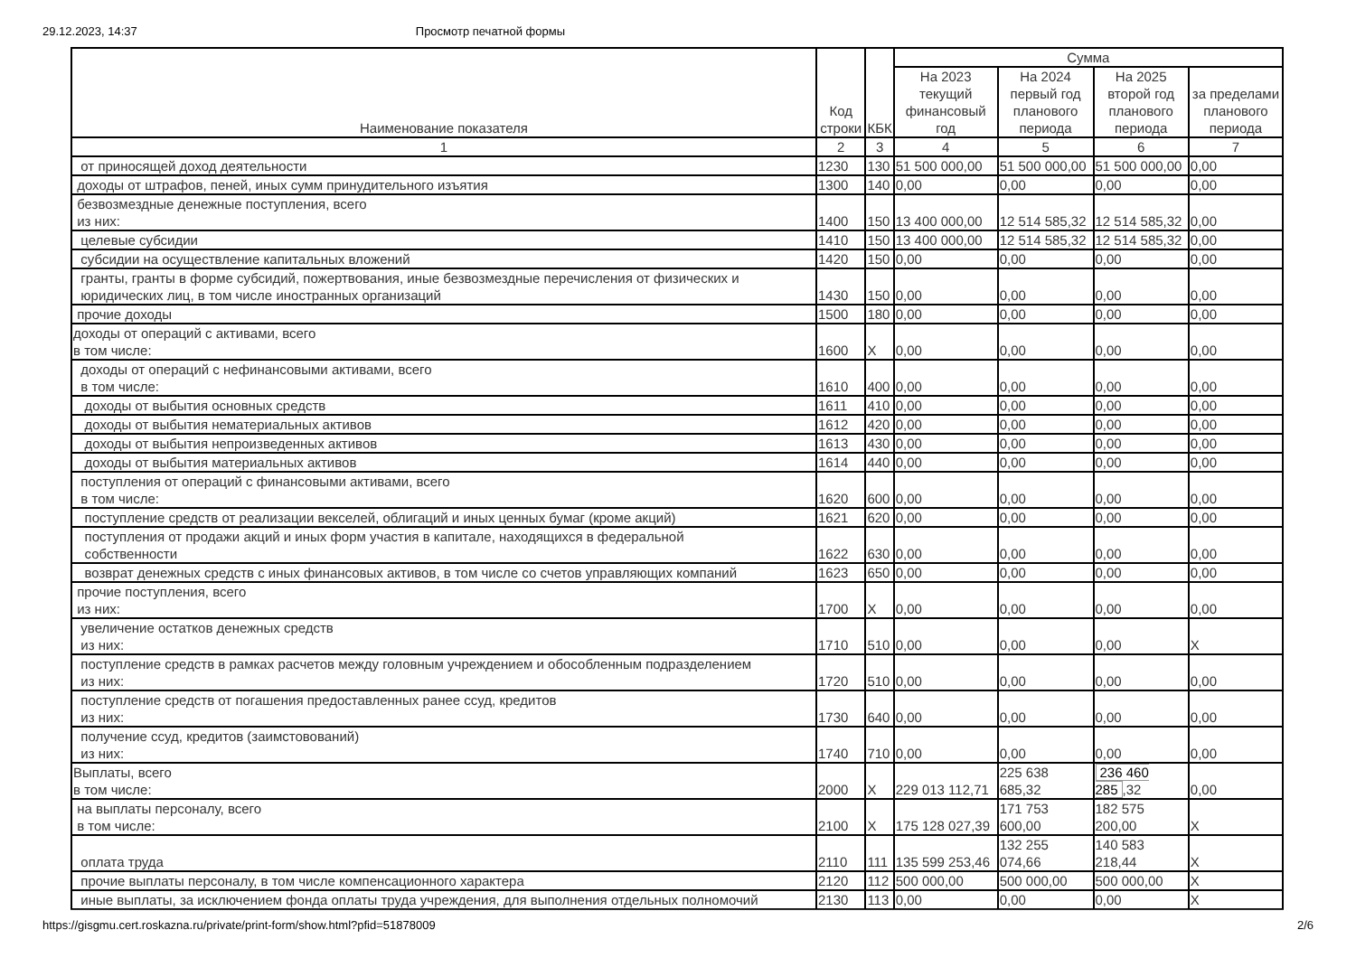29.12.2023, 14:37 Просмотр печатной формы
| Наименование показателя | Код строки | КБК | Сумма | | | |
| --- | --- | --- | --- | --- | --- | --- |
| | | | На 2023 текущий финансовый год | На 2024 первый год планового периода | На 2025 второй год планового периода | за пределами планового периода |
| 1 | 2 | 3 | 4 | 5 | 6 | 7 |
| от приносящей доход деятельности | 1230 | 130 | 51 500 000,00 | 51 500 000,00 | 51 500 000,00 | 0,00 |
| доходы от штрафов, пеней, иных сумм принудительного изъятия | 1300 | 140 | 0,00 | 0,00 | 0,00 | 0,00 |
| безвозмездные денежные поступления, всего из них: | 1400 | 150 | 13 400 000,00 | 12 514 585,32 | 12 514 585,32 | 0,00 |
| целевые субсидии | 1410 | 150 | 13 400 000,00 | 12 514 585,32 | 12 514 585,32 | 0,00 |
| субсидии на осуществление капитальных вложений | 1420 | 150 | 0,00 | 0,00 | 0,00 | 0,00 |
| гранты, гранты в форме субсидий, пожертвования, иные безвозмездные перечисления от физических и юридических лиц, в том числе иностранных организаций | 1430 | 150 | 0,00 | 0,00 | 0,00 | 0,00 |
| прочие доходы | 1500 | 180 | 0,00 | 0,00 | 0,00 | 0,00 |
| доходы от операций с активами, всего в том числе: | 1600 | X | 0,00 | 0,00 | 0,00 | 0,00 |
| доходы от операций с нефинансовыми активами, всего в том числе: | 1610 | 400 | 0,00 | 0,00 | 0,00 | 0,00 |
| доходы от выбытия основных средств | 1611 | 410 | 0,00 | 0,00 | 0,00 | 0,00 |
| доходы от выбытия нематериальных активов | 1612 | 420 | 0,00 | 0,00 | 0,00 | 0,00 |
| доходы от выбытия непроизведенных активов | 1613 | 430 | 0,00 | 0,00 | 0,00 | 0,00 |
| доходы от выбытия материальных активов | 1614 | 440 | 0,00 | 0,00 | 0,00 | 0,00 |
| поступления от операций с финансовыми активами, всего в том числе: | 1620 | 600 | 0,00 | 0,00 | 0,00 | 0,00 |
| поступление средств от реализации векселей, облигаций и иных ценных бумаг (кроме акций) | 1621 | 620 | 0,00 | 0,00 | 0,00 | 0,00 |
| поступления от продажи акций и иных форм участия в капитале, находящихся в федеральной собственности | 1622 | 630 | 0,00 | 0,00 | 0,00 | 0,00 |
| возврат денежных средств с иных финансовых активов, в том числе со счетов управляющих компаний | 1623 | 650 | 0,00 | 0,00 | 0,00 | 0,00 |
| прочие поступления, всего из них: | 1700 | X | 0,00 | 0,00 | 0,00 | 0,00 |
| увеличение остатков денежных средств из них: | 1710 | 510 | 0,00 | 0,00 | 0,00 | X |
| поступление средств в рамках расчетов между головным учреждением и обособленным подразделением из них: | 1720 | 510 | 0,00 | 0,00 | 0,00 | 0,00 |
| поступление средств от погашения предоставленных ранее ссуд, кредитов из них: | 1730 | 640 | 0,00 | 0,00 | 0,00 | 0,00 |
| получение ссуд, кредитов (заимстовований) из них: | 1740 | 710 | 0,00 | 0,00 | 0,00 | 0,00 |
| Выплаты, всего в том числе: | 2000 | X | 229 013 112,71 | 225 638 685,32 | 236 460 285 ,32 | 0,00 |
| на выплаты персоналу, всего в том числе: | 2100 | X | 175 128 027,39 | 171 753 600,00 | 182 575 200,00 | X |
| оплата труда | 2110 | 111 | 135 599 253,46 | 132 255 074,66 | 140 583 218,44 | X |
| прочие выплаты персоналу, в том числе компенсационного характера | 2120 | 112 | 500 000,00 | 500 000,00 | 500 000,00 | X |
| иные выплаты, за исключением фонда оплаты труда учреждения, для выполнения отдельных полномочий | 2130 | 113 | 0,00 | 0,00 | 0,00 | X |
https://gisgmu.cert.roskazna.ru/private/print-form/show.html?pfid=51878009 2/6